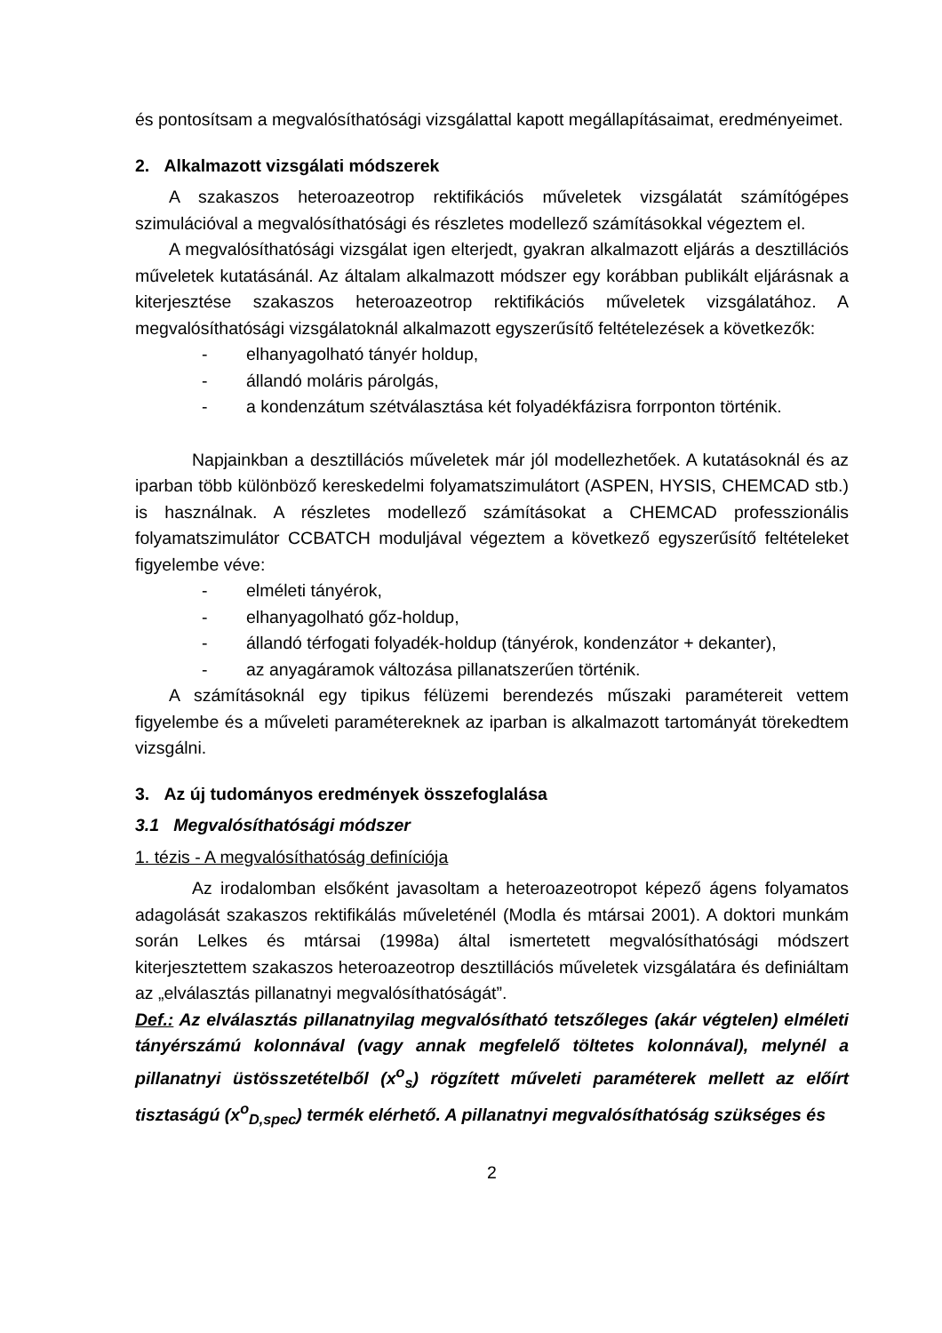és pontosítsam a megvalósíthatósági vizsgálattal kapott megállapításaimat, eredményeimet.
2. Alkalmazott vizsgálati módszerek
A szakaszos heteroazeotrop rektifikációs műveletek vizsgálatát számítógépes szimulációval a megvalósíthatósági és részletes modellező számításokkal végeztem el.
A megvalósíthatósági vizsgálat igen elterjedt, gyakran alkalmazott eljárás a desztillációs műveletek kutatásánál. Az általam alkalmazott módszer egy korábban publikált eljárásnak a kiterjesztése szakaszos heteroazeotrop rektifikációs műveletek vizsgálatához. A megvalósíthatósági vizsgálatoknál alkalmazott egyszerűsítő feltételezések a következők:
- elhanyagolható tányér holdup,
- állandó moláris párolgás,
- a kondenzátum szétválasztása két folyadékfázisra forrponton történik.
Napjainkban a desztillációs műveletek már jól modellezhetőek. A kutatásoknál és az iparban több különböző kereskedelmi folyamatszimulátort (ASPEN, HYSIS, CHEMCAD stb.) is használnak. A részletes modellező számításokat a CHEMCAD professzionális folyamatszimulátor CCBATCH moduljával végeztem a következő egyszerűsítő feltételeket figyelembe véve:
- elméleti tányérok,
- elhanyagolható gőz-holdup,
- állandó térfogati folyadék-holdup (tányérok, kondenzátor + dekanter),
- az anyagáramok változása pillanatszerűen történik.
A számításoknál egy tipikus félüzemi berendezés műszaki paramétereit vettem figyelembe és a műveleti paramétereknek az iparban is alkalmazott tartományát törekedtem vizsgálni.
3. Az új tudományos eredmények összefoglalása
3.1 Megvalósíthatósági módszer
1. tézis - A megvalósíthatóság definíciója
Az irodalomban elsőként javasoltam a heteroazeotropot képező ágens folyamatos adagolását szakaszos rektifikálás műveleténél (Modla és mtársai 2001). A doktori munkám során Lelkes és mtársai (1998a) által ismertetett megvalósíthatósági módszert kiterjesztettem szakaszos heteroazeotrop desztillációs műveletek vizsgálatára és definiáltam az „elválasztás pillanatnyi megvalósíthatóságát”.
Def.: Az elválasztás pillanatnyilag megvalósítható tetszőleges (akár végtelen) elméleti tányérszámú kolonnával (vagy annak megfelelő töltetes kolonnával), melynél a pillanatnyi üstösszetételből (x<sup>o</sup><sub>s</sub>) rögzített műveleti paraméterek mellett az előírt tisztaságú (x<sup>o</sup><sub>D,spec</sub>) termék elérhető. A pillanatnyi megvalósíthatóság szükséges és
2